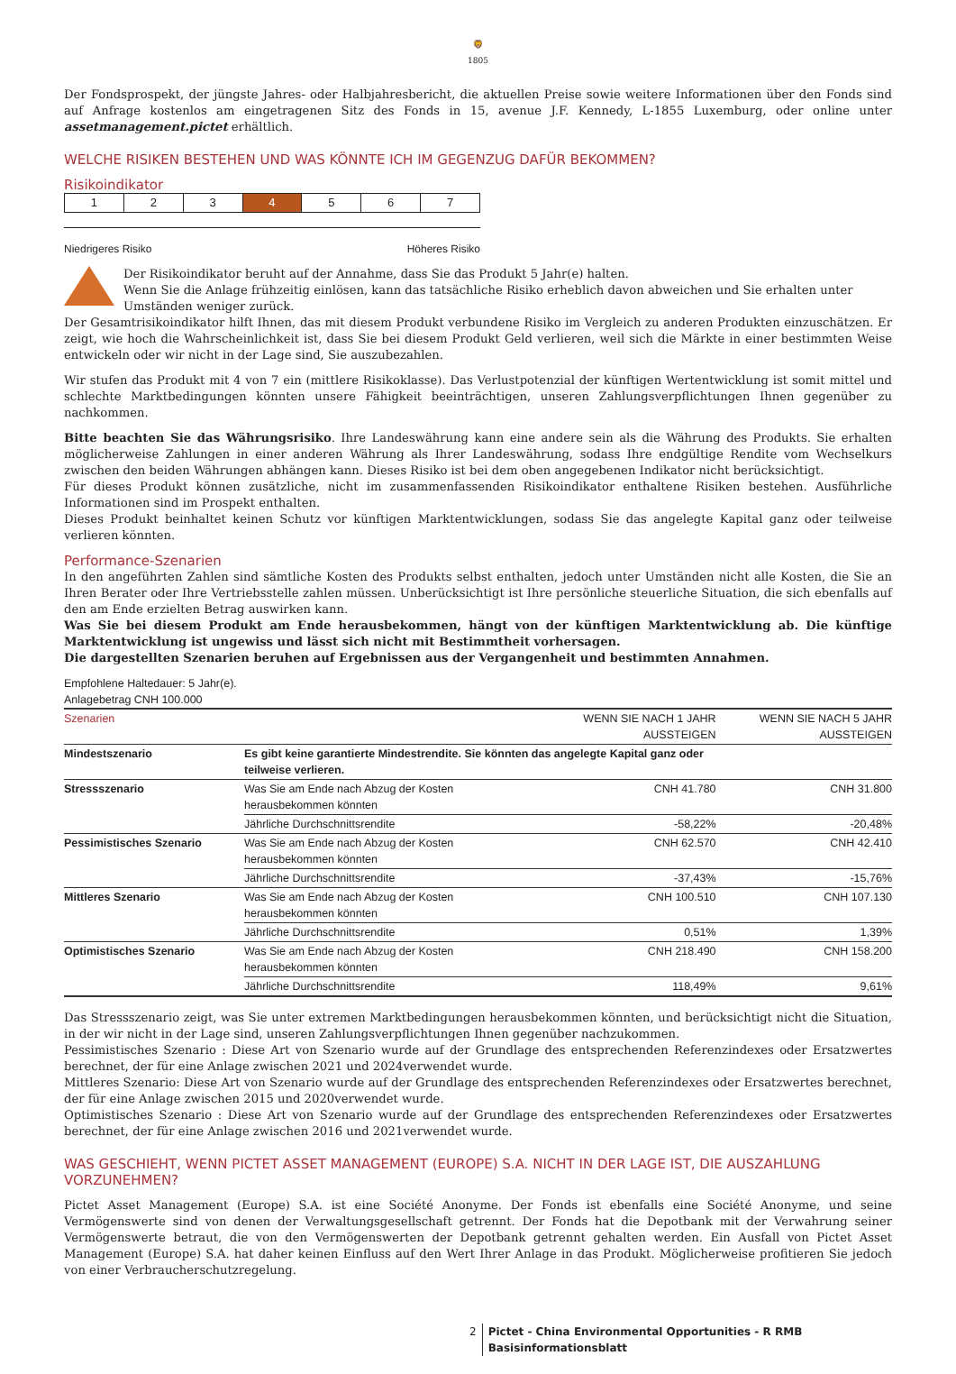🦁
1805
Der Fondsprospekt, der jüngste Jahres- oder Halbjahresbericht, die aktuellen Preise sowie weitere Informationen über den Fonds sind auf Anfrage kostenlos am eingetragenen Sitz des Fonds in 15, avenue J.F. Kennedy, L-1855 Luxemburg, oder online unter assetmanagement.pictet erhältlich.
WELCHE RISIKEN BESTEHEN UND WAS KÖNNTE ICH IM GEGENZUG DAFÜR BEKOMMEN?
Risikoindikator
| 1 | 2 | 3 | 4 | 5 | 6 | 7 |
Niedrigeres Risiko Höheres Risiko
Der Risikoindikator beruht auf der Annahme, dass Sie das Produkt 5 Jahr(e) halten.
Wenn Sie die Anlage frühzeitig einlösen, kann das tatsächliche Risiko erheblich davon abweichen und Sie erhalten unter Umständen weniger zurück.
Der Gesamtrisikoindikator hilft Ihnen, das mit diesem Produkt verbundene Risiko im Vergleich zu anderen Produkten einzuschätzen. Er zeigt, wie hoch die Wahrscheinlichkeit ist, dass Sie bei diesem Produkt Geld verlieren, weil sich die Märkte in einer bestimmten Weise entwickeln oder wir nicht in der Lage sind, Sie auszubezahlen.
Wir stufen das Produkt mit 4 von 7 ein (mittlere Risikoklasse). Das Verlustpotenzial der künftigen Wertentwicklung ist somit mittel und schlechte Marktbedingungen könnten unsere Fähigkeit beeinträchtigen, unseren Zahlungsverpflichtungen Ihnen gegenüber zu nachkommen.
Bitte beachten Sie das Währungsrisiko. Ihre Landeswährung kann eine andere sein als die Währung des Produkts. Sie erhalten möglicherweise Zahlungen in einer anderen Währung als Ihrer Landeswährung, sodass Ihre endgültige Rendite vom Wechselkurs zwischen den beiden Währungen abhängen kann. Dieses Risiko ist bei dem oben angegebenen Indikator nicht berücksichtigt.
Für dieses Produkt können zusätzliche, nicht im zusammenfassenden Risikoindikator enthaltene Risiken bestehen. Ausführliche Informationen sind im Prospekt enthalten.
Dieses Produkt beinhaltet keinen Schutz vor künftigen Marktentwicklungen, sodass Sie das angelegte Kapital ganz oder teilweise verlieren könnten.
Performance-Szenarien
In den angeführten Zahlen sind sämtliche Kosten des Produkts selbst enthalten, jedoch unter Umständen nicht alle Kosten, die Sie an Ihren Berater oder Ihre Vertriebsstelle zahlen müssen. Unberücksichtigt ist Ihre persönliche steuerliche Situation, die sich ebenfalls auf den am Ende erzielten Betrag auswirken kann.
Was Sie bei diesem Produkt am Ende herausbekommen, hängt von der künftigen Marktentwicklung ab. Die künftige Marktentwicklung ist ungewiss und lässt sich nicht mit Bestimmtheit vorhersagen.
Die dargestellten Szenarien beruhen auf Ergebnissen aus der Vergangenheit und bestimmten Annahmen.
Empfohlene Haltedauer: 5 Jahr(e).
Anlagebetrag CNH 100.000
| Szenarien | | WENN SIE NACH 1 JAHR AUSSTEIGEN | WENN SIE NACH 5 JAHR AUSSTEIGEN |
| --- | --- | --- | --- |
| Mindestszenario | Es gibt keine garantierte Mindestrendite. Sie könnten das angelegte Kapital ganz oder teilweise verlieren. | | |
| Stressszenario | Was Sie am Ende nach Abzug der Kosten herausbekommen könnten | CNH 41.780 | CNH 31.800 |
| | Jährliche Durchschnittsrendite | -58,22% | -20,48% |
| Pessimistisches Szenario | Was Sie am Ende nach Abzug der Kosten herausbekommen könnten | CNH 62.570 | CNH 42.410 |
| | Jährliche Durchschnittsrendite | -37,43% | -15,76% |
| Mittleres Szenario | Was Sie am Ende nach Abzug der Kosten herausbekommen könnten | CNH 100.510 | CNH 107.130 |
| | Jährliche Durchschnittsrendite | 0,51% | 1,39% |
| Optimistisches Szenario | Was Sie am Ende nach Abzug der Kosten herausbekommen könnten | CNH 218.490 | CNH 158.200 |
| | Jährliche Durchschnittsrendite | 118,49% | 9,61% |
Das Stressszenario zeigt, was Sie unter extremen Marktbedingungen herausbekommen könnten, und berücksichtigt nicht die Situation, in der wir nicht in der Lage sind, unseren Zahlungsverpflichtungen Ihnen gegenüber nachzukommen.
Pessimistisches Szenario : Diese Art von Szenario wurde auf der Grundlage des entsprechenden Referenzindexes oder Ersatzwertes berechnet, der für eine Anlage zwischen 2021 und 2024verwendet wurde.
Mittleres Szenario: Diese Art von Szenario wurde auf der Grundlage des entsprechenden Referenzindexes oder Ersatzwertes berechnet, der für eine Anlage zwischen 2015 und 2020verwendet wurde.
Optimistisches Szenario : Diese Art von Szenario wurde auf der Grundlage des entsprechenden Referenzindexes oder Ersatzwertes berechnet, der für eine Anlage zwischen 2016 und 2021verwendet wurde.
WAS GESCHIEHT, WENN PICTET ASSET MANAGEMENT (EUROPE) S.A. NICHT IN DER LAGE IST, DIE AUSZAHLUNG VORZUNEHMEN?
Pictet Asset Management (Europe) S.A. ist eine Société Anonyme. Der Fonds ist ebenfalls eine Société Anonyme, und seine Vermögenswerte sind von denen der Verwaltungsgesellschaft getrennt. Der Fonds hat die Depotbank mit der Verwahrung seiner Vermögenswerte betraut, die von den Vermögenswerten der Depotbank getrennt gehalten werden. Ein Ausfall von Pictet Asset Management (Europe) S.A. hat daher keinen Einfluss auf den Wert Ihrer Anlage in das Produkt. Möglicherweise profitieren Sie jedoch von einer Verbraucherschutzregelung.
2 Pictet - China Environmental Opportunities - R RMB
Basisinformationsblatt